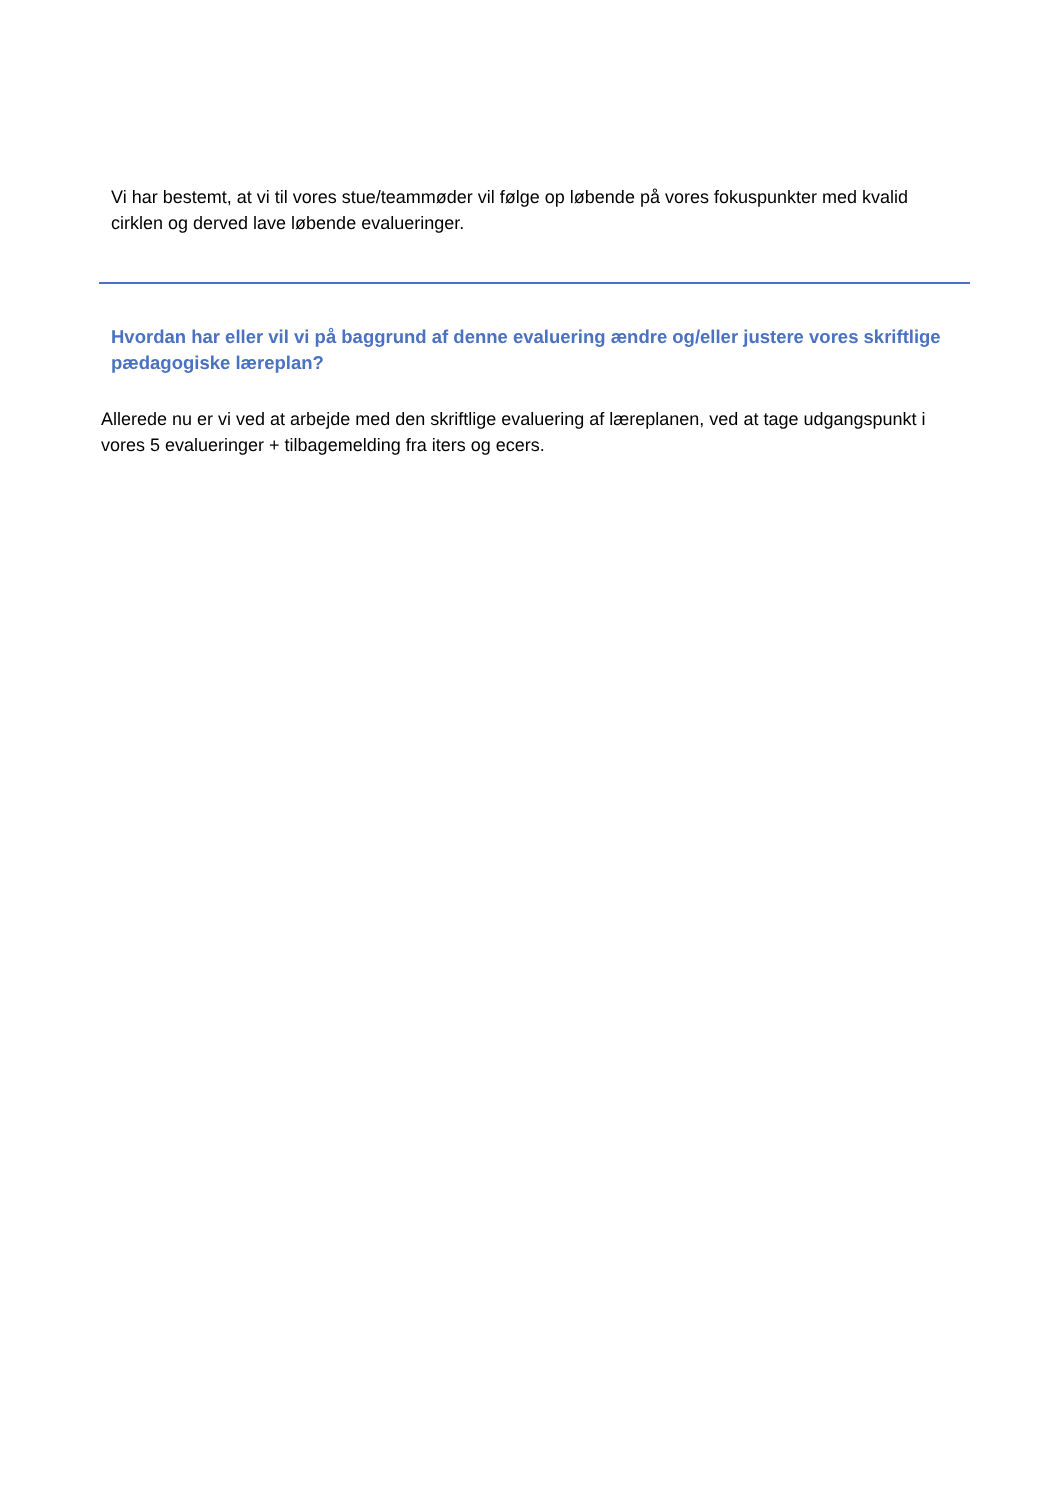Vi har bestemt, at vi til vores stue/teammøder vil følge op løbende på vores fokuspunkter med kvalid cirklen og derved lave løbende evalueringer.
Hvordan har eller vil vi på baggrund af denne evaluering ændre og/eller justere vores skriftlige pædagogiske læreplan?
Allerede nu er vi ved at arbejde med den skriftlige evaluering af læreplanen, ved at tage udgangspunkt i vores 5 evalueringer + tilbagemelding fra iters og ecers.